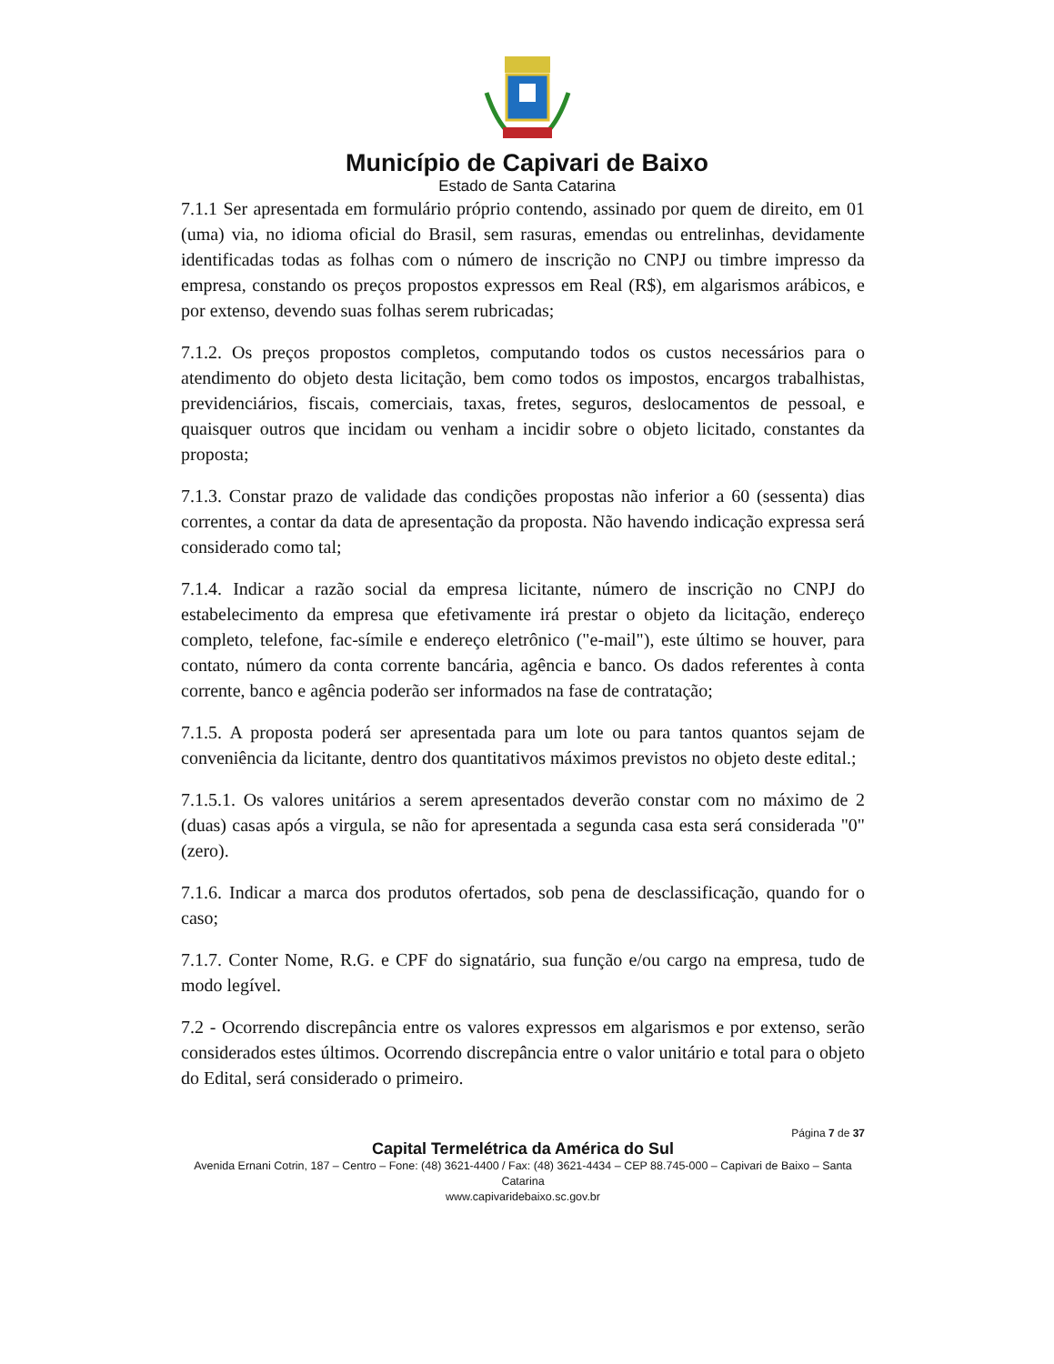Município de Capivari de Baixo
Estado de Santa Catarina
7.1.1 Ser apresentada em formulário próprio contendo, assinado por quem de direito, em 01 (uma) via, no idioma oficial do Brasil, sem rasuras, emendas ou entrelinhas, devidamente identificadas todas as folhas com o número de inscrição no CNPJ ou timbre impresso da empresa, constando os preços propostos expressos em Real (R$), em algarismos arábicos, e por extenso, devendo suas folhas serem rubricadas;
7.1.2. Os preços propostos completos, computando todos os custos necessários para o atendimento do objeto desta licitação, bem como todos os impostos, encargos trabalhistas, previdenciários, fiscais, comerciais, taxas, fretes, seguros, deslocamentos de pessoal, e quaisquer outros que incidam ou venham a incidir sobre o objeto licitado, constantes da proposta;
7.1.3. Constar prazo de validade das condições propostas não inferior a 60 (sessenta) dias correntes, a contar da data de apresentação da proposta. Não havendo indicação expressa será considerado como tal;
7.1.4. Indicar a razão social da empresa licitante, número de inscrição no CNPJ do estabelecimento da empresa que efetivamente irá prestar o objeto da licitação, endereço completo, telefone, fac-símile e endereço eletrônico ("e-mail"), este último se houver, para contato, número da conta corrente bancária, agência e banco. Os dados referentes à conta corrente, banco e agência poderão ser informados na fase de contratação;
7.1.5. A proposta poderá ser apresentada para um lote ou para tantos quantos sejam de conveniência da licitante, dentro dos quantitativos máximos previstos no objeto deste edital.;
7.1.5.1. Os valores unitários a serem apresentados deverão constar com no máximo de 2 (duas) casas após a virgula, se não for apresentada a segunda casa esta será considerada "0" (zero).
7.1.6. Indicar a marca dos produtos ofertados, sob pena de desclassificação, quando for o caso;
7.1.7. Conter Nome, R.G. e CPF do signatário, sua função e/ou cargo na empresa, tudo de modo legível.
7.2 - Ocorrendo discrepância entre os valores expressos em algarismos e por extenso, serão considerados estes últimos. Ocorrendo discrepância entre o valor unitário e total para o objeto do Edital, será considerado o primeiro.
Página 7 de 37
Capital Termelétrica da América do Sul
Avenida Ernani Cotrin, 187 – Centro – Fone: (48) 3621-4400 / Fax: (48) 3621-4434 – CEP 88.745-000 – Capivari de Baixo – Santa Catarina
www.capivaridebaixo.sc.gov.br